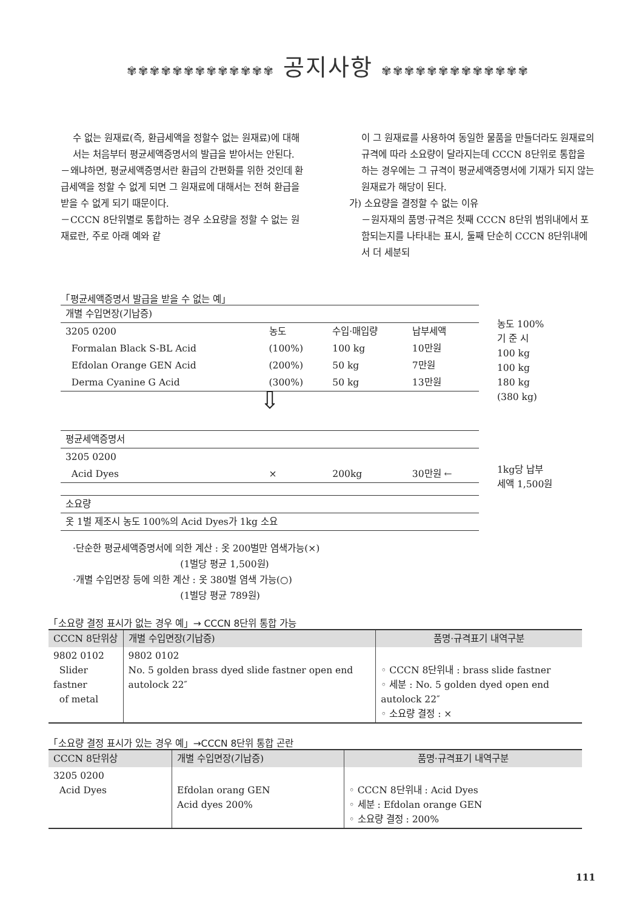✾✾✾✾✾✾✾✾✾✾✾✾✾ 공지사항 ✾✾✾✾✾✾✾✾✾✾✾✾✾
수 없는 원재료(즉, 환급세액을 정할수 없는 원재료)에 대해서는 처음부터 평균세액증명서의 발급을 받아서는 안된다.
－왜냐하면, 평균세액증명서란 환급의 간편화를 위한 것인데 환급세액을 정할 수 없게 되면 그 원재료에 대해서는 전혀 환급을 받을 수 없게 되기 때문이다.
－CCCN 8단위별로 통합하는 경우 소요량을 정할 수 없는 원재료란, 주로 아래 예와 같
이 그 원재료를 사용하여 동일한 물품을 만들더라도 원재료의 규격에 따라 소요량이 달라지는데 CCCN 8단위로 통합을 하는 경우에는 그 규격이 평균세액증명서에 기재가 되지 않는 원재료가 해당이 된다.
가) 소요량을 결정할 수 없는 이유
－원자재의 품명·규격은 첫째 CCCN 8단위 범위내에서 포함되는지를 나타내는 표시, 둘째 단순히 CCCN 8단위내에서 더 세분되
「평균세액증명서 발급을 받을 수 없는 예」
| 개별 수입면장(기납증) | | | | |
| 3205 0200 | | 농도 | 수입·매입량 | 납부세액 |
| Formalan Black S-BL Acid | | (100%) | 100 kg | 10만원 |
| Efdolan Orange GEN Acid | | (200%) | 50 kg | 7만원 |
| Derma Cyanine G Acid | | (300%) | 50 kg | 13만원 |
| ⇩ | | | | |
| 평균세액증명서 | | | | |
| 3205 0200 | | | | |
| Acid Dyes | | × | 200kg | 30만원 ← |
| 소요량 | | | | |
| 옷 1벌 제조시 농도 100%의 Acid Dyes가 1kg 소요 | | | | |
농도 100%
기 준 시
100 kg
100 kg
180 kg
(380 kg)
1kg당 납부
세액 1,500원
·단순한 평균세액증명서에 의한 계산 : 옷 200벌만 염색가능(×)
(1벌당 평균 1,500원)
·개별 수입면장 등에 의한 계산 : 옷 380벌 염색 가능(○)
(1벌당 평균 789원)
「소요량 결정 표시가 없는 경우 예」→ CCCN 8단위 통합 가능
| CCCN 8단위상 | 개별 수입면장(기납증) | 품명·규격표기 내역구분 |
| --- | --- | --- |
| 9802 0102 Slider fastner of metal | 9802 0102 No. 5 golden brass dyed slide fastner open end autolock 22″ | ◦ CCCN 8단위내 : brass slide fastner ◦ 세분 : No. 5 golden dyed open end autolock 22″ ◦ 소요량 결정 : × |
「소요량 결정 표시가 있는 경우 예」→CCCN 8단위 통합 곤란
| CCCN 8단위상 | 개별 수입면장(기납증) | 품명·규격표기 내역구분 |
| --- | --- | --- |
| 3205 0200 Acid Dyes | Efdolan orang GEN Acid dyes 200% | ◦ CCCN 8단위내 : Acid Dyes ◦ 세분 : Efdolan orange GEN ◦ 소요량 결정 : 200% |
111